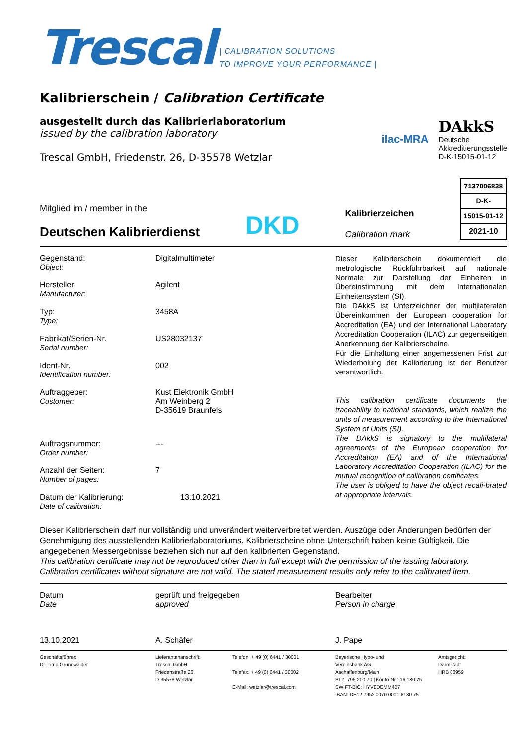Trescal
| CALIBRATION SOLUTIONS
TO IMPROVE YOUR PERFORMANCE |
Kalibrierschein / Calibration Certificate
ausgestellt durch das Kalibrierlaboratorium
issued by the calibration laboratory
Trescal GmbH, Friedenstr. 26, D-35578 Wetzlar
ilac-MRA
DAkkS
Deutsche
Akkreditierungsstelle
D-K-15015-01-12
Mitglied im / member in the
Deutschen Kalibrierdienst
DKD
Kalibrierzeichen
Calibration mark
| 7137006838 |
| D-K- |
| 15015-01-12 |
| 2021-10 |
Gegenstand:
Object:
Digitalmultimeter
Hersteller:
Manufacturer:
Agilent
Typ:
Type:
3458A
Fabrikat/Serien-Nr.
Serial number:
US28032137
Ident-Nr.
Identification number:
002
Auftraggeber:
Customer:
Kust Elektronik GmbH
Am Weinberg 2
D-35619 Braunfels
Auftragsnummer:
Order number:
---
Anzahl der Seiten:
Number of pages:
7
Datum der Kalibrierung:
Date of calibration:
13.10.2021
Dieser Kalibrierschein dokumentiert die metrologische Rückführbarkeit auf nationale Normale zur Darstellung der Einheiten in Übereinstimmung mit dem Internationalen Einheitensystem (SI).
Die DAkkS ist Unterzeichner der multilateralen Übereinkommen der European cooperation for Accreditation (EA) und der International Laboratory Accreditation Cooperation (ILAC) zur gegenseitigen Anerkennung der Kalibrierscheine.
Für die Einhaltung einer angemessenen Frist zur Wiederholung der Kalibrierung ist der Benutzer verantwortlich.
This calibration certificate documents the traceability to national standards, which realize the units of measurement according to the International System of Units (SI).
The DAkkS is signatory to the multilateral agreements of the European cooperation for Accreditation (EA) and of the International Laboratory Accreditation Cooperation (ILAC) for the mutual recognition of calibration certificates.
The user is obliged to have the object recali-brated at appropriate intervals.
Dieser Kalibrierschein darf nur vollständig und unverändert weiterverbreitet werden. Auszüge oder Änderungen bedürfen der Genehmigung des ausstellenden Kalibrierlaboratoriums. Kalibrierscheine ohne Unterschrift haben keine Gültigkeit. Die angegebenen Messergebnisse beziehen sich nur auf den kalibrierten Gegenstand.
This calibration certificate may not be reproduced other than in full except with the permission of the issuing laboratory. Calibration certificates without signature are not valid. The stated measurement results only refer to the calibrated item.
Datum
Date
13.10.2021
geprüft und freigegeben
approved
A. Schäfer
Bearbeiter
Person in charge
J. Pape
Geschäftsführer:
Dr. Timo Grünewälder
Lieferantenanschrift:
Trescal GmbH
Friedenstraße 26
D-35578 Wetzlar
Telefon: + 49 (0) 6441 / 30001
Telefax: + 49 (0) 6441 / 30002
E-Mail: wetzlar@trescal.com
Bayerische Hypo- und
Vereinsbank AG
Aschaffenburg/Main
BLZ: 795 200 70 | Konto-Nr.: 16 180 75
SWIFT-BIC: HYVEDEMM407
IBAN: DE12 7952 0070 0001 6180 75
Amtsgericht:
Darmstadt
HRB 86959